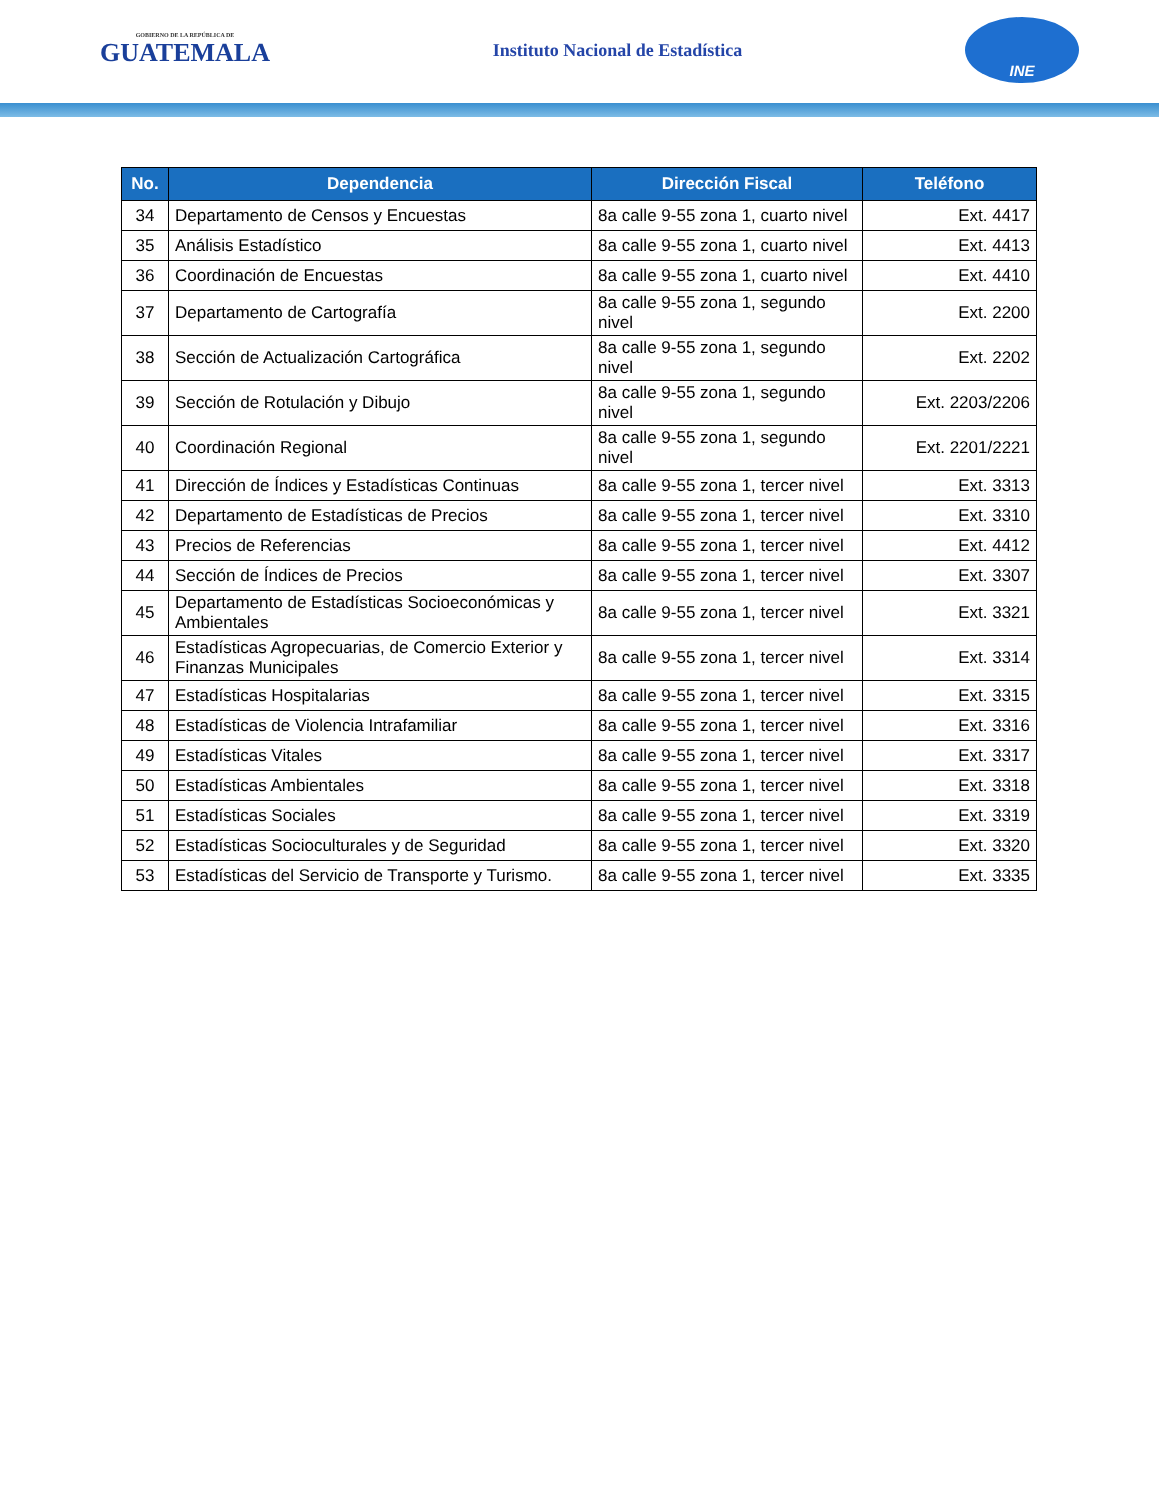GOBIERNO DE LA REPÚBLICA DE
GUATEMALA
Instituto Nacional de Estadística
INE
| No. | Dependencia | Dirección Fiscal | Teléfono |
| --- | --- | --- | --- |
| 34 | Departamento de Censos y Encuestas | 8a calle 9-55 zona 1, cuarto nivel | Ext. 4417 |
| 35 | Análisis Estadístico | 8a calle 9-55 zona 1, cuarto nivel | Ext. 4413 |
| 36 | Coordinación de Encuestas | 8a calle 9-55 zona 1, cuarto nivel | Ext. 4410 |
| 37 | Departamento de Cartografía | 8a calle 9-55 zona 1, segundo nivel | Ext. 2200 |
| 38 | Sección de Actualización Cartográfica | 8a calle 9-55 zona 1, segundo nivel | Ext. 2202 |
| 39 | Sección de Rotulación y Dibujo | 8a calle 9-55 zona 1, segundo nivel | Ext. 2203/2206 |
| 40 | Coordinación Regional | 8a calle 9-55 zona 1, segundo nivel | Ext. 2201/2221 |
| 41 | Dirección de Índices y Estadísticas Continuas | 8a calle 9-55 zona 1, tercer nivel | Ext. 3313 |
| 42 | Departamento de Estadísticas de Precios | 8a calle 9-55 zona 1, tercer nivel | Ext. 3310 |
| 43 | Precios de Referencias | 8a calle 9-55 zona 1, tercer nivel | Ext. 4412 |
| 44 | Sección de Índices de Precios | 8a calle 9-55 zona 1, tercer nivel | Ext. 3307 |
| 45 | Departamento de Estadísticas Socioeconómicas y Ambientales | 8a calle 9-55 zona 1, tercer nivel | Ext. 3321 |
| 46 | Estadísticas Agropecuarias, de Comercio Exterior y Finanzas Municipales | 8a calle 9-55 zona 1, tercer nivel | Ext. 3314 |
| 47 | Estadísticas Hospitalarias | 8a calle 9-55 zona 1, tercer nivel | Ext. 3315 |
| 48 | Estadísticas de Violencia Intrafamiliar | 8a calle 9-55 zona 1, tercer nivel | Ext. 3316 |
| 49 | Estadísticas Vitales | 8a calle 9-55 zona 1, tercer nivel | Ext. 3317 |
| 50 | Estadísticas Ambientales | 8a calle 9-55 zona 1, tercer nivel | Ext. 3318 |
| 51 | Estadísticas Sociales | 8a calle 9-55 zona 1, tercer nivel | Ext. 3319 |
| 52 | Estadísticas Socioculturales y de Seguridad | 8a calle 9-55 zona 1, tercer nivel | Ext. 3320 |
| 53 | Estadísticas del Servicio de Transporte y Turismo. | 8a calle 9-55 zona 1, tercer nivel | Ext. 3335 |